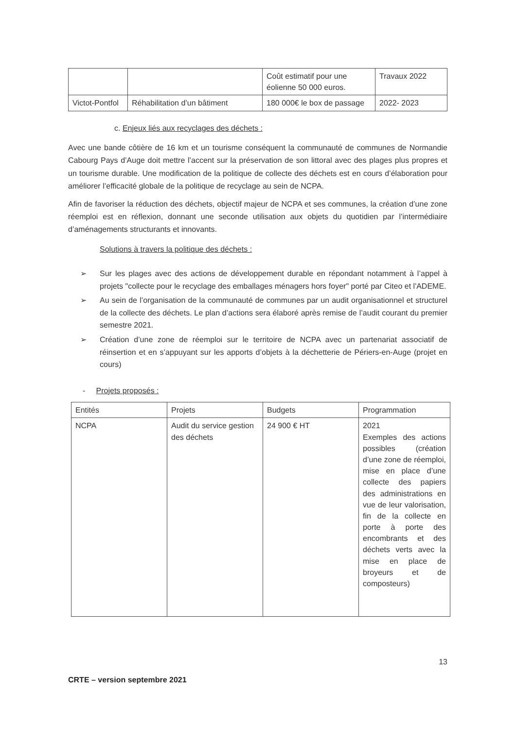| | | Coût estimatif pour une éolienne 50 000 euros. | Travaux 2022 |
| Victot-Pontfol | Réhabilitation d’un bâtiment | 180 000€ le box de passage | 2022- 2023 |
c. Enjeux liés aux recyclages des déchets :
Avec une bande côtière de 16 km et un tourisme conséquent la communauté de communes de Normandie Cabourg Pays d’Auge doit mettre l’accent sur la préservation de son littoral avec des plages plus propres et un tourisme durable. Une modification de la politique de collecte des déchets est en cours d’élaboration pour améliorer l’efficacité globale de la politique de recyclage au sein de NCPA.
Afin de favoriser la réduction des déchets, objectif majeur de NCPA et ses communes, la création d’une zone réemploi est en réflexion, donnant une seconde utilisation aux objets du quotidien par l’intermédiaire d’aménagements structurants et innovants.
Solutions à travers la politique des déchets :
➢ Sur les plages avec des actions de développement durable en répondant notamment à l’appel à projets "collecte pour le recyclage des emballages ménagers hors foyer" porté par Citeo et l'ADEME.
➢ Au sein de l’organisation de la communauté de communes par un audit organisationnel et structurel de la collecte des déchets. Le plan d’actions sera élaboré après remise de l’audit courant du premier semestre 2021.
➢ Création d’une zone de réemploi sur le territoire de NCPA avec un partenariat associatif de réinsertion et en s’appuyant sur les apports d’objets à la déchetterie de Périers-en-Auge (projet en cours)
- Projets proposés :
| Entités | Projets | Budgets | Programmation |
| --- | --- | --- | --- |
| NCPA | Audit du service gestion des déchets | 24 900 € HT | 2021 Exemples des actions possibles (création d’une zone de réemploi, mise en place d’une collecte des papiers des administrations en vue de leur valorisation, fin de la collecte en porte à porte des encombrants et des déchets verts avec la mise en place de broyeurs et de composteurs) |
13
CRTE – version septembre 2021